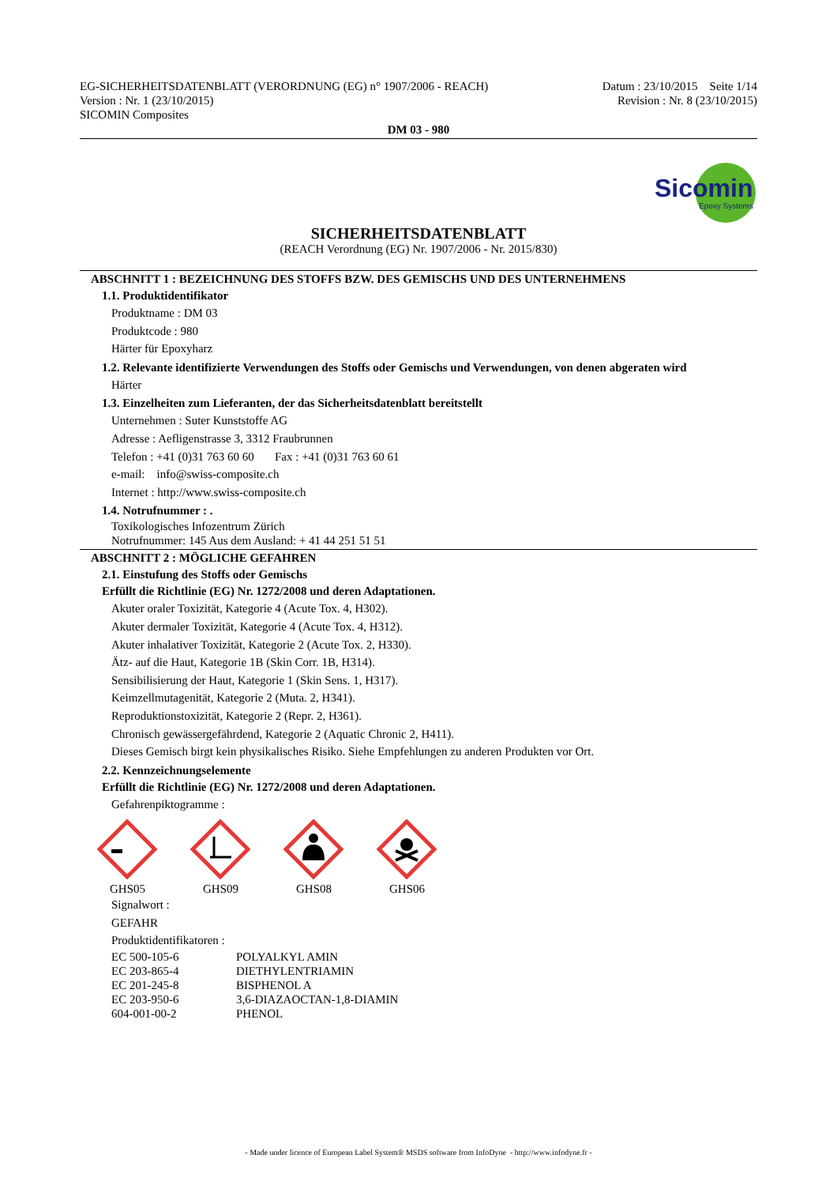EG-SICHERHEITSDATENBLATT (VERORDNUNG (EG) n° 1907/2006 - REACH)
Version : Nr. 1 (23/10/2015)
SICOMIN Composites
Datum : 23/10/2015 Seite 1/14
Revision : Nr. 8 (23/10/2015)
DM 03 - 980
Sicomin
Epoxy Systems
SICHERHEITSDATENBLATT
(REACH Verordnung (EG) Nr. 1907/2006 - Nr. 2015/830)
ABSCHNITT 1 : BEZEICHNUNG DES STOFFS BZW. DES GEMISCHS UND DES UNTERNEHMENS
1.1. Produktidentifikator
Produktname : DM 03
Produktcode : 980
Härter für Epoxyharz
1.2. Relevante identifizierte Verwendungen des Stoffs oder Gemischs und Verwendungen, von denen abgeraten wird
Härter
1.3. Einzelheiten zum Lieferanten, der das Sicherheitsdatenblatt bereitstellt
Unternehmen : Suter Kunststoffe AG
Adresse : Aefligenstrasse 3, 3312 Fraubrunnen
Telefon : +41 (0)31 763 60 60 Fax : +41 (0)31 763 60 61
e-mail: info@swiss-composite.ch
Internet : http://www.swiss-composite.ch
1.4. Notrufnummer : .
Toxikologisches Infozentrum Zürich
Notrufnummer: 145 Aus dem Ausland: + 41 44 251 51 51
ABSCHNITT 2 : MÖGLICHE GEFAHREN
2.1. Einstufung des Stoffs oder Gemischs
Erfüllt die Richtlinie (EG) Nr. 1272/2008 und deren Adaptationen.
Akuter oraler Toxizität, Kategorie 4 (Acute Tox. 4, H302).
Akuter dermaler Toxizität, Kategorie 4 (Acute Tox. 4, H312).
Akuter inhalativer Toxizität, Kategorie 2 (Acute Tox. 2, H330).
Ätz- auf die Haut, Kategorie 1B (Skin Corr. 1B, H314).
Sensibilisierung der Haut, Kategorie 1 (Skin Sens. 1, H317).
Keimzellmutagenität, Kategorie 2 (Muta. 2, H341).
Reproduktionstoxizität, Kategorie 2 (Repr. 2, H361).
Chronisch gewässergefährdend, Kategorie 2 (Aquatic Chronic 2, H411).
Dieses Gemisch birgt kein physikalisches Risiko. Siehe Empfehlungen zu anderen Produkten vor Ort.
2.2. Kennzeichnungselemente
Erfüllt die Richtlinie (EG) Nr. 1272/2008 und deren Adaptationen.
Gefahrenpiktogramme :
GHS05 GHS09 GHS08 GHS06
Signalwort :
GEFAHR
Produktidentifikatoren :
EC 500-105-6 POLYALKYL AMIN
EC 203-865-4 DIETHYLENTRIAMIN
EC 201-245-8 BISPHENOL A
EC 203-950-6 3,6-DIAZAOCTAN-1,8-DIAMIN
604-001-00-2 PHENOL
- Made under licence of European Label System® MSDS software from InfoDyne - http://www.infodyne.fr -